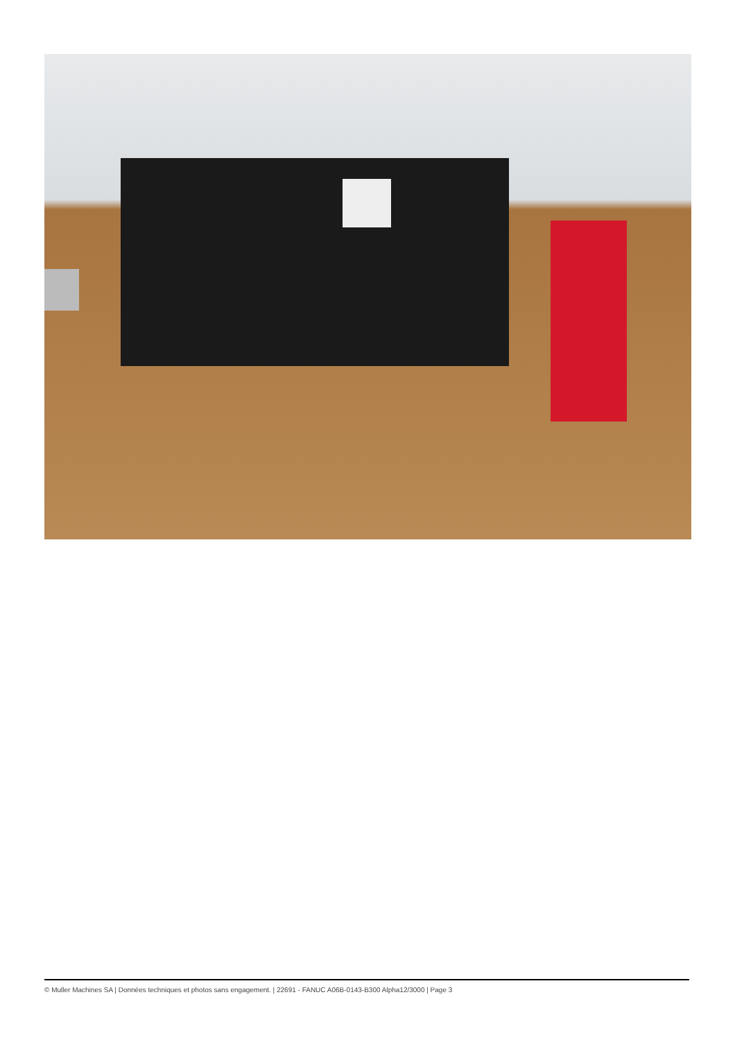© Muller Machines SA | Données techniques et photos sans engagement. | 22691 - FANUC A06B-0143-B300 Alpha12/3000 | Page 3